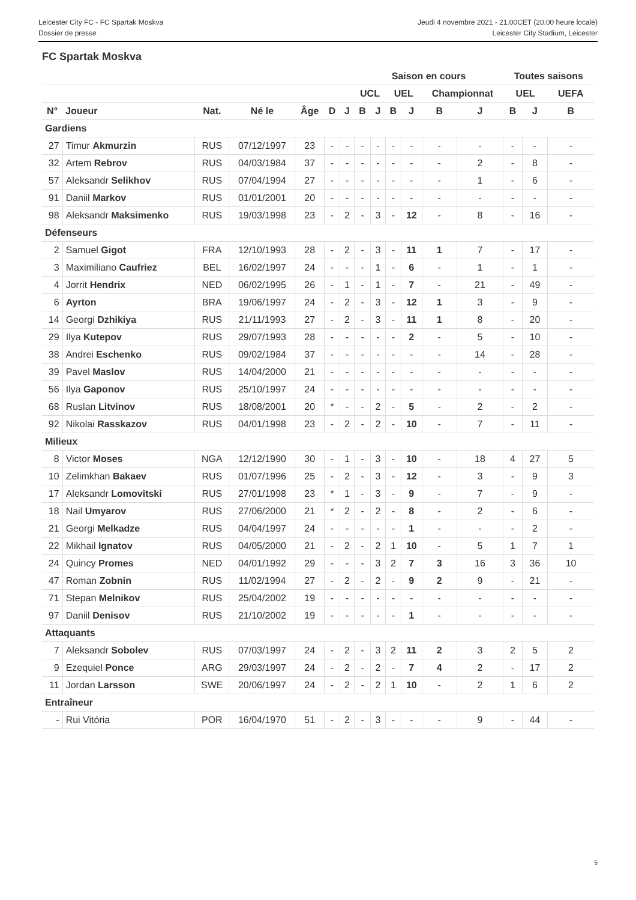Leicester City FC - FC Spartak Moskva
Dossier de presse
Jeudi 4 novembre 2021 - 21.00CET (20.00 heure locale)
Leicester City Stadium, Leicester
FC Spartak Moskva
| | | | | | | | Saison en cours | | | | | | Toutes saisons | | |
| --- | --- | --- | --- | --- | --- | --- | --- | --- | --- | --- | --- | --- | --- | --- | --- |
| | | | | | | | UCL | | UEL | | Championnat | | UEL | | UEFA |
| N° | Joueur | Nat. | Né le | Âge | D | J | B | J | B | J | B | J | B | J | B |
| Gardiens | | | | | | | | | | | | | | | |
| 27 | Timur Akmurzin | RUS | 07/12/1997 | 23 | - | - | - | - | - | - | - | - | - | - | - |
| 32 | Artem Rebrov | RUS | 04/03/1984 | 37 | - | - | - | - | - | - | - | 2 | - | 8 | - |
| 57 | Aleksandr Selikhov | RUS | 07/04/1994 | 27 | - | - | - | - | - | - | - | 1 | - | 6 | - |
| 91 | Daniil Markov | RUS | 01/01/2001 | 20 | - | - | - | - | - | - | - | - | - | - | - |
| 98 | Aleksandr Maksimenko | RUS | 19/03/1998 | 23 | - | 2 | - | 3 | - | 12 | - | 8 | - | 16 | - |
| Défenseurs | | | | | | | | | | | | | | | |
| 2 | Samuel Gigot | FRA | 12/10/1993 | 28 | - | 2 | - | 3 | - | 11 | 1 | 7 | - | 17 | - |
| 3 | Maximiliano Caufriez | BEL | 16/02/1997 | 24 | - | - | - | 1 | - | 6 | - | 1 | - | 1 | - |
| 4 | Jorrit Hendrix | NED | 06/02/1995 | 26 | - | 1 | - | 1 | - | 7 | - | 21 | - | 49 | - |
| 6 | Ayrton | BRA | 19/06/1997 | 24 | - | 2 | - | 3 | - | 12 | 1 | 3 | - | 9 | - |
| 14 | Georgi Dzhikiya | RUS | 21/11/1993 | 27 | - | 2 | - | 3 | - | 11 | 1 | 8 | - | 20 | - |
| 29 | Ilya Kutepov | RUS | 29/07/1993 | 28 | - | - | - | - | - | 2 | - | 5 | - | 10 | - |
| 38 | Andrei Eschenko | RUS | 09/02/1984 | 37 | - | - | - | - | - | - | - | 14 | - | 28 | - |
| 39 | Pavel Maslov | RUS | 14/04/2000 | 21 | - | - | - | - | - | - | - | - | - | - | - |
| 56 | Ilya Gaponov | RUS | 25/10/1997 | 24 | - | - | - | - | - | - | - | - | - | - | - |
| 68 | Ruslan Litvinov | RUS | 18/08/2001 | 20 | * | - | - | 2 | - | 5 | - | 2 | - | 2 | - |
| 92 | Nikolai Rasskazov | RUS | 04/01/1998 | 23 | - | 2 | - | 2 | - | 10 | - | 7 | - | 11 | - |
| Milieux | | | | | | | | | | | | | | | |
| 8 | Victor Moses | NGA | 12/12/1990 | 30 | - | 1 | - | 3 | - | 10 | - | 18 | 4 | 27 | 5 |
| 10 | Zelimkhan Bakaev | RUS | 01/07/1996 | 25 | - | 2 | - | 3 | - | 12 | - | 3 | - | 9 | 3 |
| 17 | Aleksandr Lomovitski | RUS | 27/01/1998 | 23 | * | 1 | - | 3 | - | 9 | - | 7 | - | 9 | - |
| 18 | Nail Umyarov | RUS | 27/06/2000 | 21 | * | 2 | - | 2 | - | 8 | - | 2 | - | 6 | - |
| 21 | Georgi Melkadze | RUS | 04/04/1997 | 24 | - | - | - | - | - | 1 | - | - | - | 2 | - |
| 22 | Mikhail Ignatov | RUS | 04/05/2000 | 21 | - | 2 | - | 2 | 1 | 10 | - | 5 | 1 | 7 | 1 |
| 24 | Quincy Promes | NED | 04/01/1992 | 29 | - | - | - | 3 | 2 | 7 | 3 | 16 | 3 | 36 | 10 |
| 47 | Roman Zobnin | RUS | 11/02/1994 | 27 | - | 2 | - | 2 | - | 9 | 2 | 9 | - | 21 | - |
| 71 | Stepan Melnikov | RUS | 25/04/2002 | 19 | - | - | - | - | - | - | - | - | - | - | - |
| 97 | Daniil Denisov | RUS | 21/10/2002 | 19 | - | - | - | - | - | 1 | - | - | - | - | - |
| Attaquants | | | | | | | | | | | | | | | |
| 7 | Aleksandr Sobolev | RUS | 07/03/1997 | 24 | - | 2 | - | 3 | 2 | 11 | 2 | 3 | 2 | 5 | 2 |
| 9 | Ezequiel Ponce | ARG | 29/03/1997 | 24 | - | 2 | - | 2 | - | 7 | 4 | 2 | - | 17 | 2 |
| 11 | Jordan Larsson | SWE | 20/06/1997 | 24 | - | 2 | - | 2 | 1 | 10 | - | 2 | 1 | 6 | 2 |
| Entraîneur | | | | | | | | | | | | | | | |
| - | Rui Vitória | POR | 16/04/1970 | 51 | - | 2 | - | 3 | - | - | - | 9 | - | 44 | - |
5